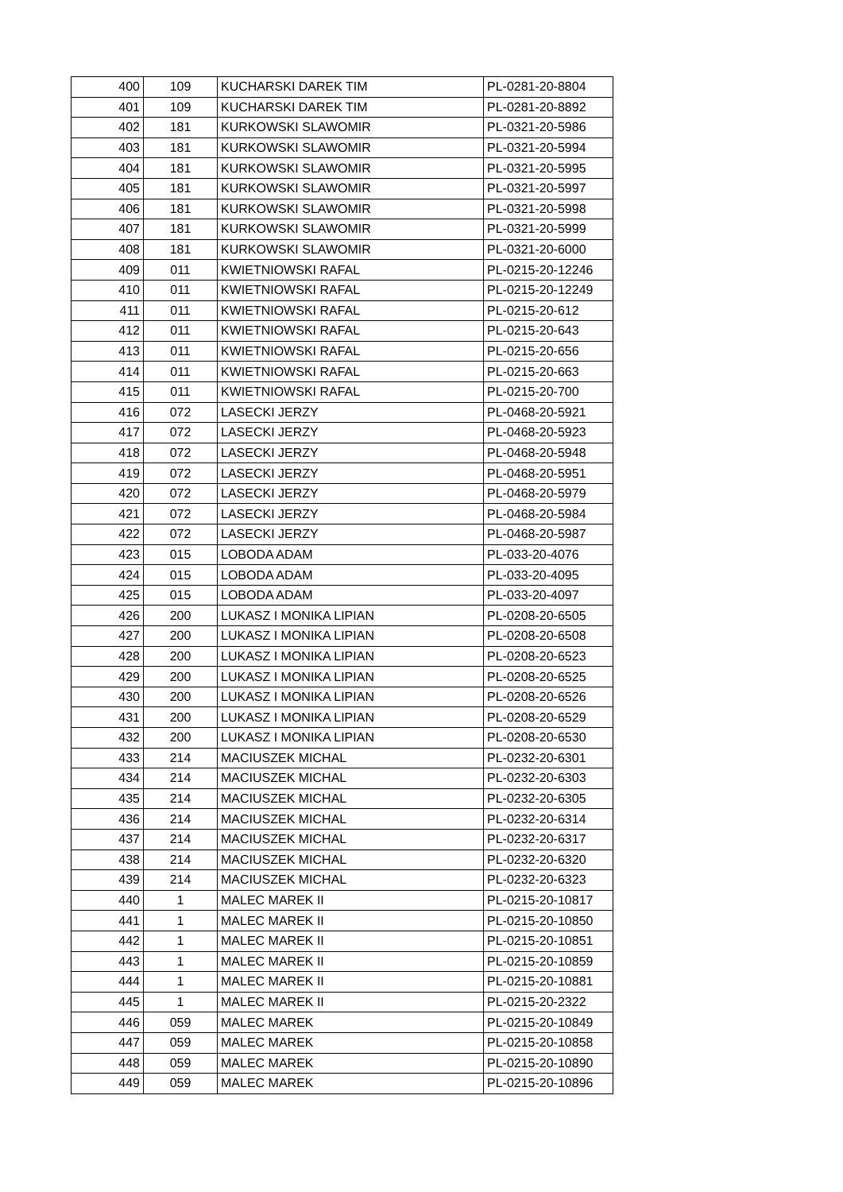| 400 | 109 | KUCHARSKI DAREK TIM | PL-0281-20-8804 |
| 401 | 109 | KUCHARSKI DAREK TIM | PL-0281-20-8892 |
| 402 | 181 | KURKOWSKI SLAWOMIR | PL-0321-20-5986 |
| 403 | 181 | KURKOWSKI SLAWOMIR | PL-0321-20-5994 |
| 404 | 181 | KURKOWSKI SLAWOMIR | PL-0321-20-5995 |
| 405 | 181 | KURKOWSKI SLAWOMIR | PL-0321-20-5997 |
| 406 | 181 | KURKOWSKI SLAWOMIR | PL-0321-20-5998 |
| 407 | 181 | KURKOWSKI SLAWOMIR | PL-0321-20-5999 |
| 408 | 181 | KURKOWSKI SLAWOMIR | PL-0321-20-6000 |
| 409 | 011 | KWIETNIOWSKI RAFAL | PL-0215-20-12246 |
| 410 | 011 | KWIETNIOWSKI RAFAL | PL-0215-20-12249 |
| 411 | 011 | KWIETNIOWSKI RAFAL | PL-0215-20-612 |
| 412 | 011 | KWIETNIOWSKI RAFAL | PL-0215-20-643 |
| 413 | 011 | KWIETNIOWSKI RAFAL | PL-0215-20-656 |
| 414 | 011 | KWIETNIOWSKI RAFAL | PL-0215-20-663 |
| 415 | 011 | KWIETNIOWSKI RAFAL | PL-0215-20-700 |
| 416 | 072 | LASECKI JERZY | PL-0468-20-5921 |
| 417 | 072 | LASECKI JERZY | PL-0468-20-5923 |
| 418 | 072 | LASECKI JERZY | PL-0468-20-5948 |
| 419 | 072 | LASECKI JERZY | PL-0468-20-5951 |
| 420 | 072 | LASECKI JERZY | PL-0468-20-5979 |
| 421 | 072 | LASECKI JERZY | PL-0468-20-5984 |
| 422 | 072 | LASECKI JERZY | PL-0468-20-5987 |
| 423 | 015 | LOBODA ADAM | PL-033-20-4076 |
| 424 | 015 | LOBODA ADAM | PL-033-20-4095 |
| 425 | 015 | LOBODA ADAM | PL-033-20-4097 |
| 426 | 200 | LUKASZ I MONIKA LIPIAN | PL-0208-20-6505 |
| 427 | 200 | LUKASZ I MONIKA LIPIAN | PL-0208-20-6508 |
| 428 | 200 | LUKASZ I MONIKA LIPIAN | PL-0208-20-6523 |
| 429 | 200 | LUKASZ I MONIKA LIPIAN | PL-0208-20-6525 |
| 430 | 200 | LUKASZ I MONIKA LIPIAN | PL-0208-20-6526 |
| 431 | 200 | LUKASZ I MONIKA LIPIAN | PL-0208-20-6529 |
| 432 | 200 | LUKASZ I MONIKA LIPIAN | PL-0208-20-6530 |
| 433 | 214 | MACIUSZEK MICHAL | PL-0232-20-6301 |
| 434 | 214 | MACIUSZEK MICHAL | PL-0232-20-6303 |
| 435 | 214 | MACIUSZEK MICHAL | PL-0232-20-6305 |
| 436 | 214 | MACIUSZEK MICHAL | PL-0232-20-6314 |
| 437 | 214 | MACIUSZEK MICHAL | PL-0232-20-6317 |
| 438 | 214 | MACIUSZEK MICHAL | PL-0232-20-6320 |
| 439 | 214 | MACIUSZEK MICHAL | PL-0232-20-6323 |
| 440 | 1 | MALEC MAREK II | PL-0215-20-10817 |
| 441 | 1 | MALEC MAREK II | PL-0215-20-10850 |
| 442 | 1 | MALEC MAREK II | PL-0215-20-10851 |
| 443 | 1 | MALEC MAREK II | PL-0215-20-10859 |
| 444 | 1 | MALEC MAREK II | PL-0215-20-10881 |
| 445 | 1 | MALEC MAREK II | PL-0215-20-2322 |
| 446 | 059 | MALEC MAREK | PL-0215-20-10849 |
| 447 | 059 | MALEC MAREK | PL-0215-20-10858 |
| 448 | 059 | MALEC MAREK | PL-0215-20-10890 |
| 449 | 059 | MALEC MAREK | PL-0215-20-10896 |